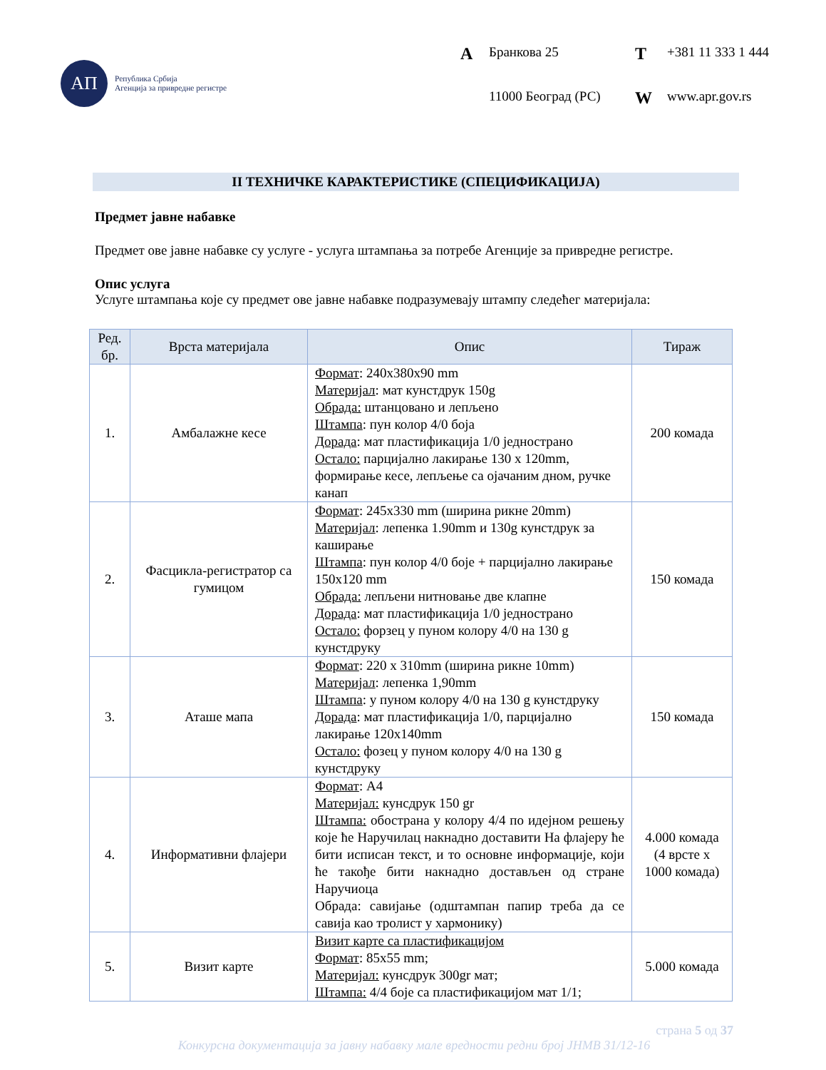АП
Република Србија
Агенција за привредне регистре
A Бранкова 25 T +381 11 333 1 444 11000 Београд (РС) W www.apr.gov.rs
II ТЕХНИЧКЕ КАРАКТЕРИСТИКЕ (СПЕЦИФИКАЦИЈА)
Предмет јавне набавке
Предмет ове јавне набавке су услуге - услуга штампања за потребе Агенције за привредне регистре.
Опис услуга
Услуге штампања које су предмет ове јавне набавке подразумевају штампу следећег материјала:
| Ред. бр. | Врста материјала | Опис | Тираж |
| --- | --- | --- | --- |
| 1. | Амбалажне кесе | Формат : 240x380x90 mm Материјал : мат кунстдрук 150g Обрада: штанцовано и лепљено Штампа : пун колор 4/0 боја Дорада : мат пластификација 1/0 једнострано Остало: парцијално лакирање 130 x 120mm, формирање кесе, лепљење са ојачаним дном, ручке канап | 200 комада |
| 2. | Фасцикла-регистратор са гумицом | Формат : 245x330 mm (ширина рикне 20mm) Материјал : лепенка 1.90mm и 130g кунстдрук за каширање Штампа : пун колор 4/0 боје + парцијално лакирање 150x120 mm Обрада: лепљени нитновање две клапне Дорада : мат пластификација 1/0 једнострано Остало: форзец у пуном колору 4/0 на 130 g кунстдруку | 150 комада |
| 3. | Аташе мапа | Формат : 220 x 310mm (ширина рикне 10mm) Материјал : лепенка 1,90mm Штампа : у пуном колору 4/0 на 130 g кунстдруку Дорада : мат пластификација 1/0, парцијално лакирање 120x140mm Остало: фозец у пуном колору 4/0 на 130 g кунстдруку | 150 комада |
| 4. | Информативни флајери | Формат : А4 Материјал: кунсдрук 150 gr Штампа: обострана у колору 4/4 по идејном решењу које ће Наручилац накнадно доставити На флајеру ће бити исписан текст, и то основне информације, који ће такође бити накнадно достављен од стране Наручиоца Обрада: савијање (одштампан папир треба да се савија као тролист у хармонику) | 4.000 комада (4 врсте x 1000 комада) |
| 5. | Визит карте | Визит карте са пластификацијом Формат : 85x55 mm; Материјал: кунсдрук 300gr мат; Штампа: 4/4 боје са пластификацијом мат 1/1; | 5.000 комада |
страна 5 од 37
Конкурсна документација за јавну набавку мале вредности редни број ЈНМВ 31/12-16